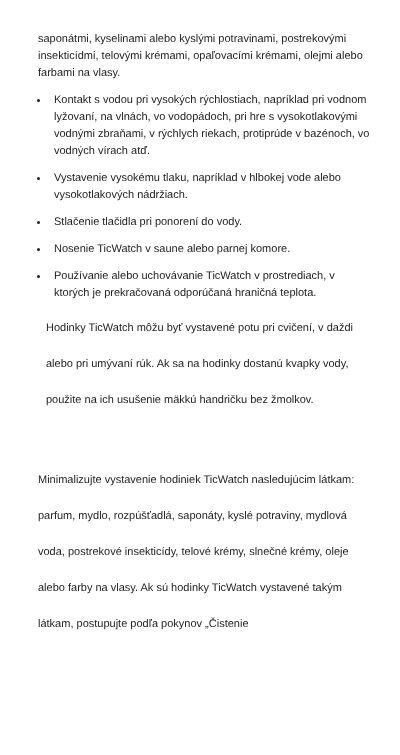saponátmi, kyselinami alebo kyslými potravinami, postrekovými insekticídmi, telovými krémami, opaľovacími krémami, olejmi alebo farbami na vlasy.
Kontakt s vodou pri vysokých rýchlostiach, napríklad pri vodnom lyžovaní, na vlnách, vo vodopádoch, pri hre s vysokotlakovými vodnými zbraňami, v rýchlych riekach, protiprúde v bazénoch, vo vodných vírach atď.
Vystavenie vysokému tlaku, napríklad v hlbokej vode alebo vysokotlakových nádržiach.
Stlačenie tlačidla pri ponorení do vody.
Nosenie TicWatch v saune alebo parnej komore.
Používanie alebo uchovávanie TicWatch v prostrediach, v ktorých je prekračovaná odporúčaná hraničná teplota.
Hodinky TicWatch môžu byť vystavené potu pri cvičení, v daždi
alebo pri umývaní rúk. Ak sa na hodinky dostanú kvapky vody,
použite na ich usušenie mäkkú handričku bez žmolkov.
Minimalizujte vystavenie hodiniek TicWatch nasledujúcim látkam:
parfum, mydlo, rozpúšťadlá, saponáty, kyslé potraviny, mydlová
voda, postrekové insekticídy, telové krémy, slnečné krémy, oleje
alebo farby na vlasy. Ak sú hodinky TicWatch vystavené takým
látkam, postupujte podľa pokynov „Čistenie